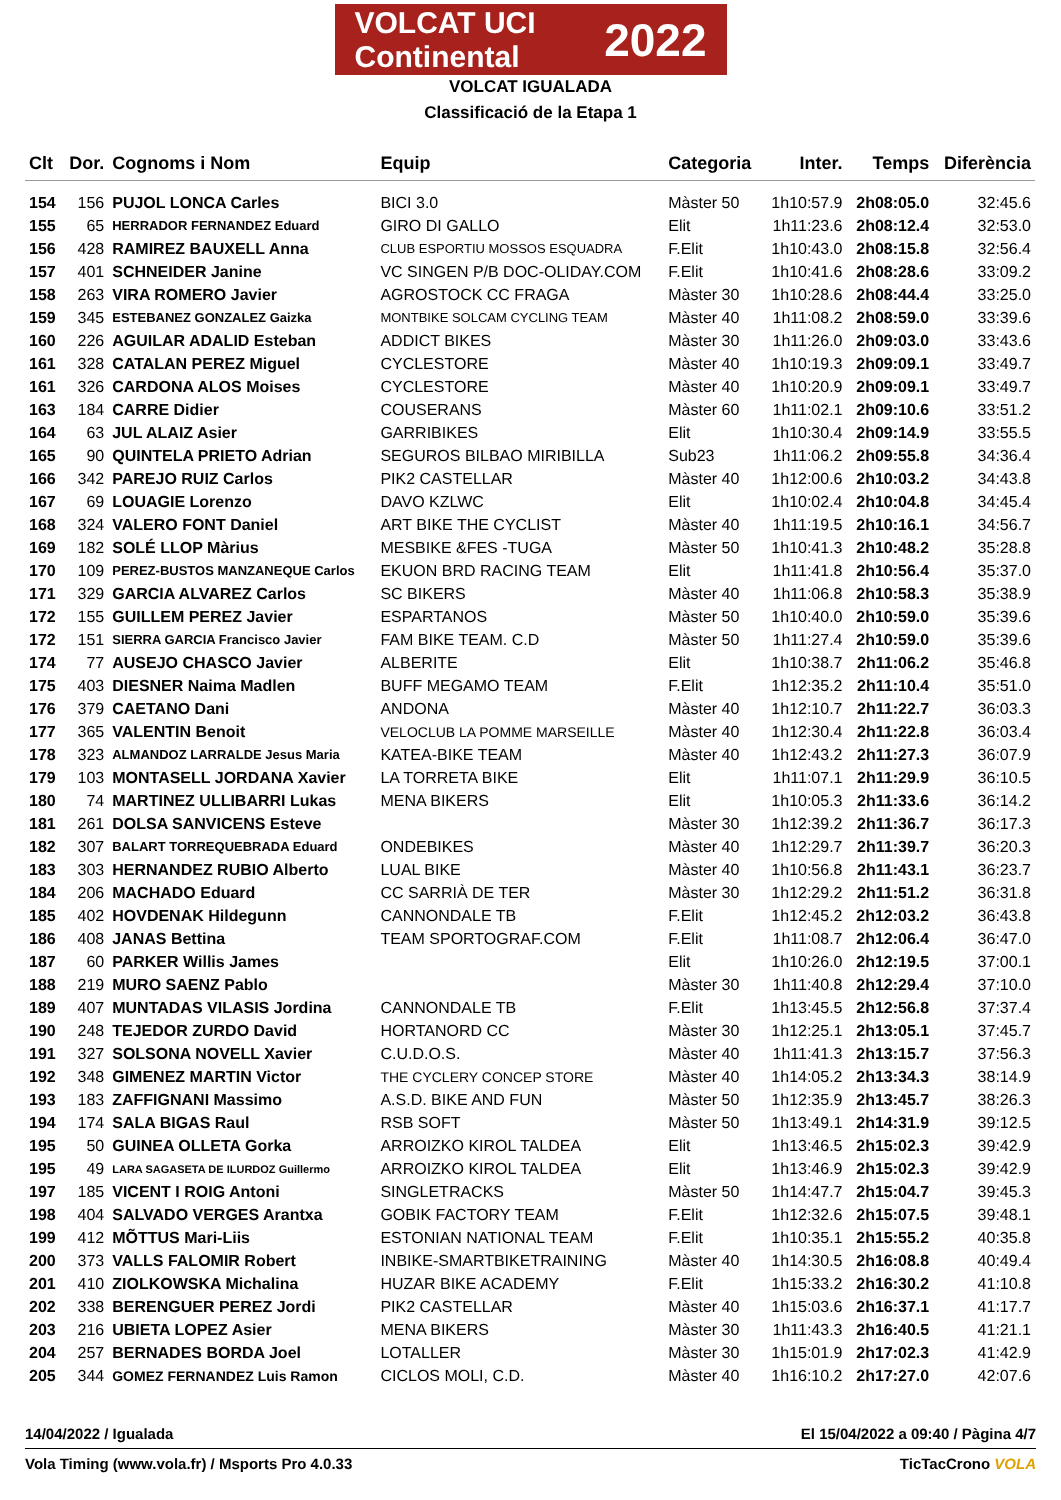VOLCAT UCI Continental 2022
VOLCAT IGUALADA
Classificació de la Etapa 1
| Clt | Dor. | Cognoms i Nom | Equip | Categoria | Inter. | Temps | Diferència |
| --- | --- | --- | --- | --- | --- | --- | --- |
| 154 | 156 | PUJOL LONCA Carles | BICI 3.0 | Màster 50 | 1h10:57.9 | 2h08:05.0 | 32:45.6 |
| 155 | 65 | HERRADOR FERNANDEZ Eduard | GIRO DI GALLO | Elit | 1h11:23.6 | 2h08:12.4 | 32:53.0 |
| 156 | 428 | RAMIREZ BAUXELL Anna | CLUB ESPORTIU MOSSOS ESQUADRA | F.Elit | 1h10:43.0 | 2h08:15.8 | 32:56.4 |
| 157 | 401 | SCHNEIDER Janine | VC SINGEN P/B DOC-OLIDAY.COM | F.Elit | 1h10:41.6 | 2h08:28.6 | 33:09.2 |
| 158 | 263 | VIRA ROMERO Javier | AGROSTOCK CC FRAGA | Màster 30 | 1h10:28.6 | 2h08:44.4 | 33:25.0 |
| 159 | 345 | ESTEBANEZ GONZALEZ Gaizka | MONTBIKE SOLCAM CYCLING TEAM | Màster 40 | 1h11:08.2 | 2h08:59.0 | 33:39.6 |
| 160 | 226 | AGUILAR ADALID Esteban | ADDICT BIKES | Màster 30 | 1h11:26.0 | 2h09:03.0 | 33:43.6 |
| 161 | 328 | CATALAN PEREZ Miguel | CYCLESTORE | Màster 40 | 1h10:19.3 | 2h09:09.1 | 33:49.7 |
| 161 | 326 | CARDONA ALOS Moises | CYCLESTORE | Màster 40 | 1h10:20.9 | 2h09:09.1 | 33:49.7 |
| 163 | 184 | CARRE Didier | COUSERANS | Màster 60 | 1h11:02.1 | 2h09:10.6 | 33:51.2 |
| 164 | 63 | JUL ALAIZ Asier | GARRIBIKES | Elit | 1h10:30.4 | 2h09:14.9 | 33:55.5 |
| 165 | 90 | QUINTELA PRIETO Adrian | SEGUROS BILBAO MIRIBILLA | Sub23 | 1h11:06.2 | 2h09:55.8 | 34:36.4 |
| 166 | 342 | PAREJO RUIZ Carlos | PIK2 CASTELLAR | Màster 40 | 1h12:00.6 | 2h10:03.2 | 34:43.8 |
| 167 | 69 | LOUAGIE Lorenzo | DAVO KZLWC | Elit | 1h10:02.4 | 2h10:04.8 | 34:45.4 |
| 168 | 324 | VALERO FONT Daniel | ART BIKE THE CYCLIST | Màster 40 | 1h11:19.5 | 2h10:16.1 | 34:56.7 |
| 169 | 182 | SOLÉ LLOP Màrius | MESBIKE &FES -TUGA | Màster 50 | 1h10:41.3 | 2h10:48.2 | 35:28.8 |
| 170 | 109 | PEREZ-BUSTOS MANZANEQUE Carlos | EKUON BRD RACING TEAM | Elit | 1h11:41.8 | 2h10:56.4 | 35:37.0 |
| 171 | 329 | GARCIA ALVAREZ Carlos | SC BIKERS | Màster 40 | 1h11:06.8 | 2h10:58.3 | 35:38.9 |
| 172 | 155 | GUILLEM PEREZ Javier | ESPARTANOS | Màster 50 | 1h10:40.0 | 2h10:59.0 | 35:39.6 |
| 172 | 151 | SIERRA GARCIA Francisco Javier | FAM BIKE TEAM. C.D | Màster 50 | 1h11:27.4 | 2h10:59.0 | 35:39.6 |
| 174 | 77 | AUSEJO CHASCO Javier | ALBERITE | Elit | 1h10:38.7 | 2h11:06.2 | 35:46.8 |
| 175 | 403 | DIESNER Naima Madlen | BUFF MEGAMO TEAM | F.Elit | 1h12:35.2 | 2h11:10.4 | 35:51.0 |
| 176 | 379 | CAETANO Dani | ANDONA | Màster 40 | 1h12:10.7 | 2h11:22.7 | 36:03.3 |
| 177 | 365 | VALENTIN Benoit | VELOCLUB LA POMME MARSEILLE | Màster 40 | 1h12:30.4 | 2h11:22.8 | 36:03.4 |
| 178 | 323 | ALMANDOZ LARRALDE Jesus Maria | KATEA-BIKE TEAM | Màster 40 | 1h12:43.2 | 2h11:27.3 | 36:07.9 |
| 179 | 103 | MONTASELL JORDANA Xavier | LA TORRETA BIKE | Elit | 1h11:07.1 | 2h11:29.9 | 36:10.5 |
| 180 | 74 | MARTINEZ ULLIBARRI Lukas | MENA BIKERS | Elit | 1h10:05.3 | 2h11:33.6 | 36:14.2 |
| 181 | 261 | DOLSA SANVICENS Esteve | | Màster 30 | 1h12:39.2 | 2h11:36.7 | 36:17.3 |
| 182 | 307 | BALART TORREQUEBRADA Eduard | ONDEBIKES | Màster 40 | 1h12:29.7 | 2h11:39.7 | 36:20.3 |
| 183 | 303 | HERNANDEZ RUBIO Alberto | LUAL BIKE | Màster 40 | 1h10:56.8 | 2h11:43.1 | 36:23.7 |
| 184 | 206 | MACHADO Eduard | CC SARRIÀ DE TER | Màster 30 | 1h12:29.2 | 2h11:51.2 | 36:31.8 |
| 185 | 402 | HOVDENAK Hildegunn | CANNONDALE TB | F.Elit | 1h12:45.2 | 2h12:03.2 | 36:43.8 |
| 186 | 408 | JANAS Bettina | TEAM SPORTOGRAF.COM | F.Elit | 1h11:08.7 | 2h12:06.4 | 36:47.0 |
| 187 | 60 | PARKER Willis James | | Elit | 1h10:26.0 | 2h12:19.5 | 37:00.1 |
| 188 | 219 | MURO SAENZ Pablo | | Màster 30 | 1h11:40.8 | 2h12:29.4 | 37:10.0 |
| 189 | 407 | MUNTADAS VILASIS Jordina | CANNONDALE TB | F.Elit | 1h13:45.5 | 2h12:56.8 | 37:37.4 |
| 190 | 248 | TEJEDOR ZURDO David | HORTANORD CC | Màster 30 | 1h12:25.1 | 2h13:05.1 | 37:45.7 |
| 191 | 327 | SOLSONA NOVELL Xavier | C.U.D.O.S. | Màster 40 | 1h11:41.3 | 2h13:15.7 | 37:56.3 |
| 192 | 348 | GIMENEZ MARTIN Victor | THE CYCLERY CONCEP STORE | Màster 40 | 1h14:05.2 | 2h13:34.3 | 38:14.9 |
| 193 | 183 | ZAFFIGNANI Massimo | A.S.D. BIKE AND FUN | Màster 50 | 1h12:35.9 | 2h13:45.7 | 38:26.3 |
| 194 | 174 | SALA BIGAS Raul | RSB SOFT | Màster 50 | 1h13:49.1 | 2h14:31.9 | 39:12.5 |
| 195 | 50 | GUINEA OLLETA Gorka | ARROIZKO KIROL TALDEA | Elit | 1h13:46.5 | 2h15:02.3 | 39:42.9 |
| 195 | 49 | LARA SAGASETA DE ILURDOZ Guillermo | ARROIZKO KIROL TALDEA | Elit | 1h13:46.9 | 2h15:02.3 | 39:42.9 |
| 197 | 185 | VICENT I ROIG Antoni | SINGLETRACKS | Màster 50 | 1h14:47.7 | 2h15:04.7 | 39:45.3 |
| 198 | 404 | SALVADO VERGES Arantxa | GOBIK FACTORY TEAM | F.Elit | 1h12:32.6 | 2h15:07.5 | 39:48.1 |
| 199 | 412 | MÕTTUS Mari-Liis | ESTONIAN NATIONAL TEAM | F.Elit | 1h10:35.1 | 2h15:55.2 | 40:35.8 |
| 200 | 373 | VALLS FALOMIR Robert | INBIKE-SMARTBIKETRAINING | Màster 40 | 1h14:30.5 | 2h16:08.8 | 40:49.4 |
| 201 | 410 | ZIOLKOWSKA Michalina | HUZAR BIKE ACADEMY | F.Elit | 1h15:33.2 | 2h16:30.2 | 41:10.8 |
| 202 | 338 | BERENGUER PEREZ Jordi | PIK2 CASTELLAR | Màster 40 | 1h15:03.6 | 2h16:37.1 | 41:17.7 |
| 203 | 216 | UBIETA LOPEZ Asier | MENA BIKERS | Màster 30 | 1h11:43.3 | 2h16:40.5 | 41:21.1 |
| 204 | 257 | BERNADES BORDA Joel | LOTALLER | Màster 30 | 1h15:01.9 | 2h17:02.3 | 41:42.9 |
| 205 | 344 | GOMEZ FERNANDEZ Luis Ramon | CICLOS MOLI, C.D. | Màster 40 | 1h16:10.2 | 2h17:27.0 | 42:07.6 |
14/04/2022 / Igualada El 15/04/2022 a 09:40 / Pàgina 4/7
Vola Timing (www.vola.fr) / Msports Pro 4.0.33 TicTacCrono VOLA